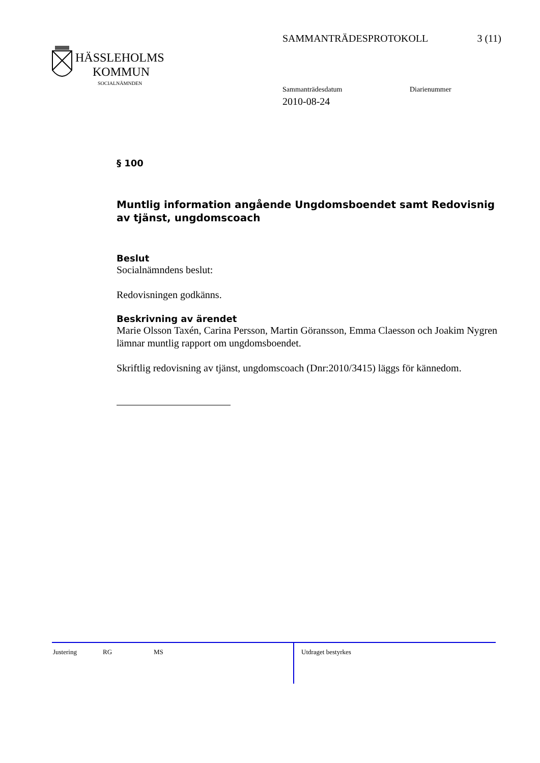SAMMANTRÄDESPROTOKOLL 3 (11)
HÄSSLEHOLMS
KOMMUN
SOCIALNÄMNDEN
Sammanträdesdatum Diarienummer
2010-08-24
§ 100
Muntlig information angående Ungdomsboendet samt Redovisnig av tjänst, ungdomscoach
Beslut
Socialnämndens beslut:
Redovisningen godkänns.
Beskrivning av ärendet
Marie Olsson Taxén, Carina Persson, Martin Göransson, Emma Claesson och Joakim Nygren lämnar muntlig rapport om ungdomsboendet.
Skriftlig redovisning av tjänst, ungdomscoach (Dnr:2010/3415) läggs för kännedom.
Justering RG MS Utdraget bestyrkes